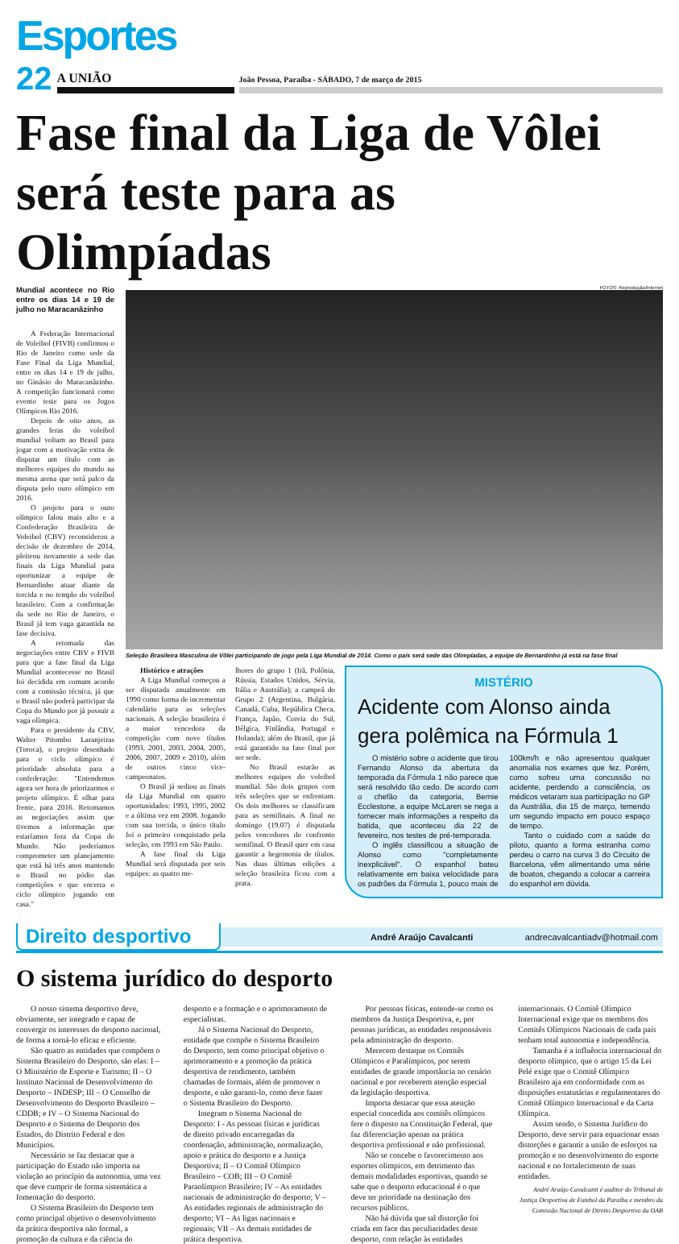Esportes
22 A UNIÃO João Pessoa, Paraíba - SÁBADO, 7 de março de 2015
Fase final da Liga de Vôlei
será teste para as Olimpíadas
Mundial acontece no Rio entre os dias 14 e 19 de julho no Maracanãzinho
A Federação Internacional de Voleibol (FIVB) confirmou o Rio de Janeiro como sede da Fase Final da Liga Mundial, entre os dias 14 e 19 de julho, no Ginásio do Maracanãzinho. A competição funcionará como evento teste para os Jogos Olímpicos Rio 2016.
Depois de oito anos, as grandes feras do voleibol mundial voltam ao Brasil para jogar com a motivação extra de disputar um título com as melhores equipes do mundo na mesma arena que será palco da disputa pelo ouro olímpico em 2016.
O projeto para o ouro olímpico falou mais alto e a Confederação Brasileira de Voleibol (CBV) reconsiderou a decisão de dezembro de 2014, pleiteou novamente a sede das finais da Liga Mundial para oportunizar a equipe de Bernardinho atuar diante da torcida e no templo do voleibol brasileiro. Com a confirmação da sede no Rio de Janeiro, o Brasil já tem vaga garantida na fase decisiva.
A retomada das negociações entre CBV e FIVB para que a fase final da Liga Mundial acontecesse no Brasil foi decidida em comum acordo com a comissão técnica, já que o Brasil não poderá participar da Copa do Mundo por já possuir a vaga olímpica.
Para o presidente da CBV, Walter Pitombo Laranjeiras (Toroca), o projeto desenhado para o ciclo olímpico é prioridade absoluta para a confederação: "Entendemos agora ser hora de priorizarmos o projeto olímpico. É olhar para frente, para 2016. Retomamos as negociações assim que tivemos a informação que estaríamos fora da Copa do Mundo. Não poderíamos comprometer um planejamento que está há três anos mantendo o Brasil no pódio das competições e que encerra o ciclo olímpico jogando em casa."
FOTOS: Reprodução/Internet
Seleção Brasileira Masculina de Vôlei participando de jogo pela Liga Mundial de 2014. Como o país será sede das Olimpíadas, a equipe de Bernardinho já está na fase final
Histórico e atrações
A Liga Mundial começou a ser disputada anualmente em 1990 como forma de incrementar calendário para as seleções nacionais. A seleção brasileira é a maior vencedora da competição com nove títulos (1993, 2001, 2003, 2004, 2005, 2006, 2007, 2009 e 2010), além de outros cinco vice-campeonatos.
O Brasil já sediou as finais da Liga Mundial em quatro oportunidades: 1993, 1995, 2002 e a última vez em 2008. Jogando com sua torcida, o único título foi o primeiro conquistado pela seleção, em 1993 em São Paulo.
A fase final da Liga Mundial será disputada por seis equipes: as quatro me-
lhores do grupo 1 (Irã, Polônia, Rússia, Estados Unidos, Sérvia, Itália e Austrália); a campeã do Grupo 2 (Argentina, Bulgária, Canadá, Cuba, República Checa, França, Japão, Coreia do Sul, Bélgica, Finlândia, Portugal e Holanda); além do Brasil, que já está garantido na fase final por ser sede.
No Brasil estarão as melhores equipes do voleibol mundial. São dois grupos com três seleções que se enfrentam. Os dois melhores se classificam para as semifinais. A final no domingo (19.07) é disputada pelos vencedores do confronto semifinal. O Brasil quer em casa garantir a hegemonia de títulos. Nas duas últimas edições a seleção brasileira ficou com a prata.
MISTÉRIO
Acidente com Alonso ainda gera polêmica na Fórmula 1
O mistério sobre o acidente que tirou Fernando Alonso da abertura da temporada da Fórmula 1 não parece que será resolvido tão cedo. De acordo com o chefão da categoria, Bernie Ecclestone, a equipe McLaren se nega a fornecer mais informações a respeito da batida, que aconteceu dia 22 de fevereiro, nos testes de pré-temporada.
O inglês classificou a situação de Alonso como "completamente inexplicável". O espanhol bateu relativamente em baixa velocidade para os padrões da Fórmula 1, pouco mais de 100km/h e não apresentou qualquer anomalia nos exames que fez. Porém, como sofreu uma concussão no acidente, perdendo a consciência, os médicos vetaram sua participação no GP da Austrália, dia 15 de março, temendo um segundo impacto em pouco espaço de tempo.
Tanto o cuidado com a saúde do piloto, quanto a forma estranha como perdeu o carro na curva 3 do Circuito de Barcelona, vêm alimentando uma série de boatos, chegando a colocar a carreira do espanhol em dúvida.
Direito desportivo André Araújo Cavalcanti andrecavalcantiadv@hotmail.com
O sistema jurídico do desporto
O nosso sistema desportivo deve, obviamente, ser integrado e capaz de convergir os interesses do desporto nacional, de forma a torná-lo eficaz e eficiente.
São quatro as entidades que compõem o Sistema Brasileiro do Desporto, são elas: I – O Ministério de Esporte e Turismo; II – O Instituto Nacional de Desenvolvimento do Desporto – INDESP; III – O Conselho de Desenvolvimento do Desporto Brasileiro – CDDB; e IV – O Sistema Nacional do Desporto e o Sistema do Desporto dos Estados, do Distrito Federal e dos Municípios.
Necessário se faz destacar que a participação do Estado não importa na violação ao princípio da autonomia, uma vez que deve cumprir de forma sistemática a fomentação do desporto.
O Sistema Brasileiro do Desporto tem como principal objetivo o desenvolvimento da prática desportiva não formal, a promoção da cultura e da ciência do desporto e a formação e o aprimoramento de especialistas.
Já o Sistema Nacional do Desporto, entidade que compõe o Sistema Brasileiro do Desporto, tem como principal objetivo o aprimoramento e a promoção da prática desportiva de rendimento, também chamadas de formais, além de promover o desporte, e não garanti-lo, como deve fazer o Sistema Brasileiro do Desporto.
Integram o Sistema Nacional do Desporto: I - As pessoas físicas e jurídicas de direito privado encarregadas da coordenação, administração, normalização, apoio e prática do desporto e a Justiça Desportiva; II – O Comitê Olímpico Brasileiro – COB; III – O Comitê Paraolímpico Brasileiro; IV – As entidades nacionais de administração do desporto; V – As entidades regionais de administração do desporto; VI – As ligas nacionais e regionais; VII – As demais entidades de prática desportiva.
Por pessoas físicas, entende-se como os membros da Justiça Desportiva, e, por pessoas jurídicas, as entidades responsáveis pela administração do desporto.
Merecem destaque os Comitês Olímpicos e Paralímpicos, por serem entidades de grande importância no cenário nacional e por receberem atenção especial da legislação desportiva.
Importa destacar que essa atenção especial concedida aos comitês olímpicos fere o disposto na Constituição Federal, que faz diferenciação apenas na prática desportiva profissional e não profissional.
Não se concebe o favorecimento aos esportes olímpicos, em detrimento das demais modalidades esportivas, quando se sabe que o desporto educacional é o que deve ter prioridade na destinação dos recursos públicos.
Não há dúvida que tal distorção foi criada em face das peculiaridades deste desporto, com relação às entidades internacionais. O Comitê Olímpico Internacional exige que os membros dos Comitês Olímpicos Nacionais de cada país tenham total autonomia e independência.
Tamanha é a influência internacional do desporto olímpico, que o artigo 15 da Lei Pelé exige que o Comitê Olímpico Brasileiro aja em conformidade com as disposições estatutárias e regulamentares do Comitê Olímpico Internacional e da Carta Olímpica.
Assim sendo, o Sistema Jurídico do Desporto, deve servir para equacionar essas distorções e garantir a união de esforços na promoção e no desenvolvimento do esporte nacional e no fortalecimento de suas entidades.
André Araújo Cavalcanti é auditor do Tribunal de Justiça Desportiva de Futebol da Paraíba e membro da Comissão Nacional de Direito Desportivo da OAB